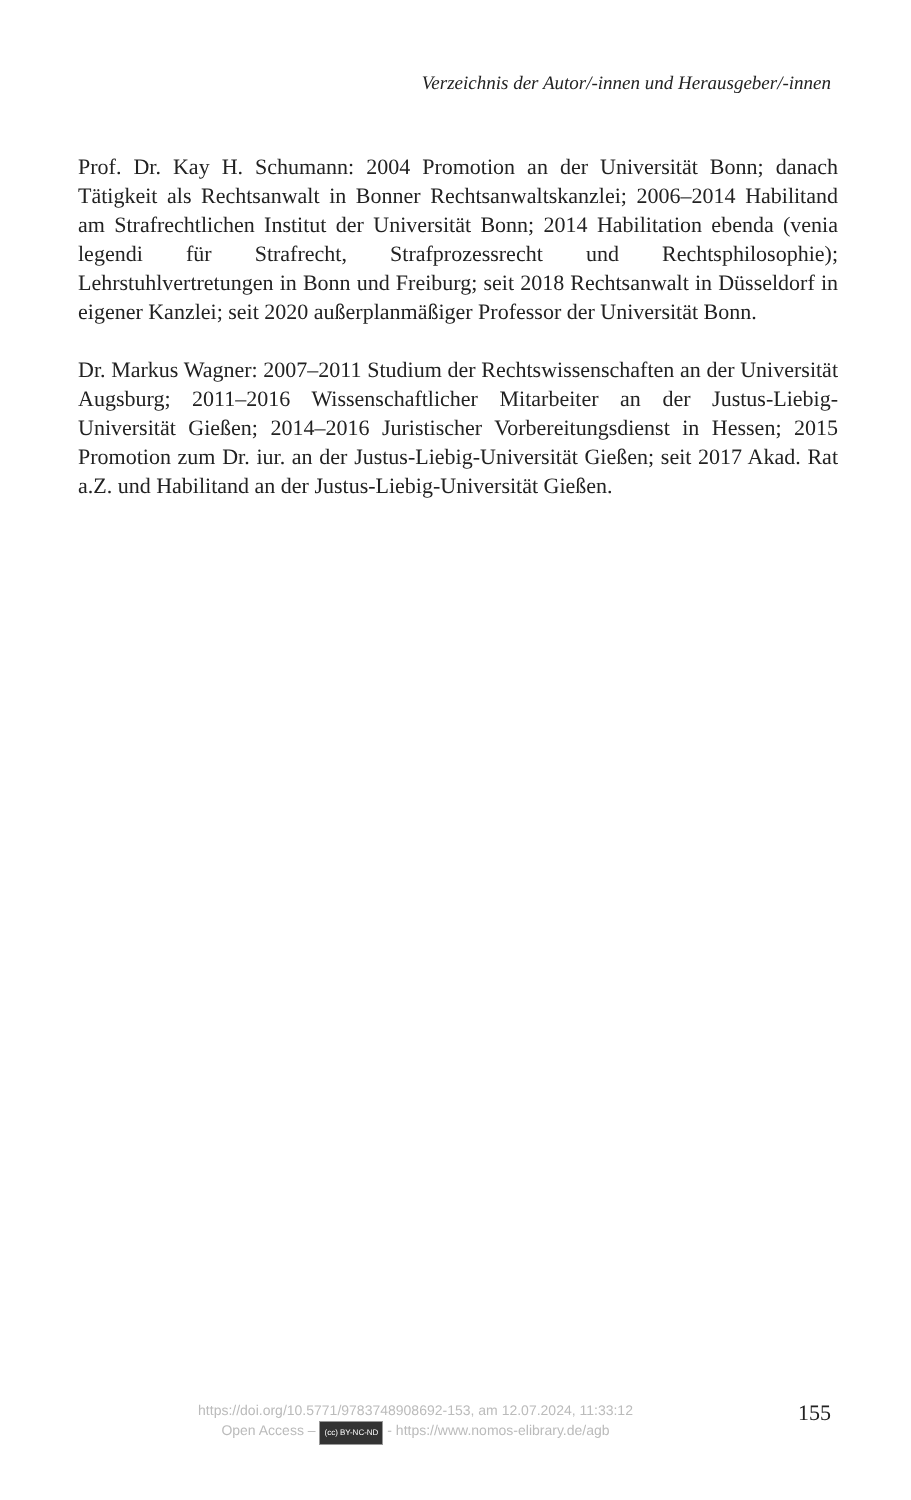Verzeichnis der Autor/-innen und Herausgeber/-innen
Prof. Dr. Kay H. Schumann: 2004 Promotion an der Universität Bonn; danach Tätigkeit als Rechtsanwalt in Bonner Rechtsanwaltskanzlei; 2006–2014 Habilitand am Strafrechtlichen Institut der Universität Bonn; 2014 Habilitation ebenda (venia legendi für Strafrecht, Strafprozessrecht und Rechtsphilosophie); Lehrstuhlvertretungen in Bonn und Freiburg; seit 2018 Rechtsanwalt in Düsseldorf in eigener Kanzlei; seit 2020 außerplanmäßiger Professor der Universität Bonn.
Dr. Markus Wagner: 2007–2011 Studium der Rechtswissenschaften an der Universität Augsburg; 2011–2016 Wissenschaftlicher Mitarbeiter an der Justus-Liebig-Universität Gießen; 2014–2016 Juristischer Vorbereitungsdienst in Hessen; 2015 Promotion zum Dr. iur. an der Justus-Liebig-Universität Gießen; seit 2017 Akad. Rat a.Z. und Habilitand an der Justus-Liebig-Universität Gießen.
155
https://doi.org/10.5771/9783748908692-153, am 12.07.2024, 11:33:12
Open Access – (cc) BY-NC-ND - https://www.nomos-elibrary.de/agb